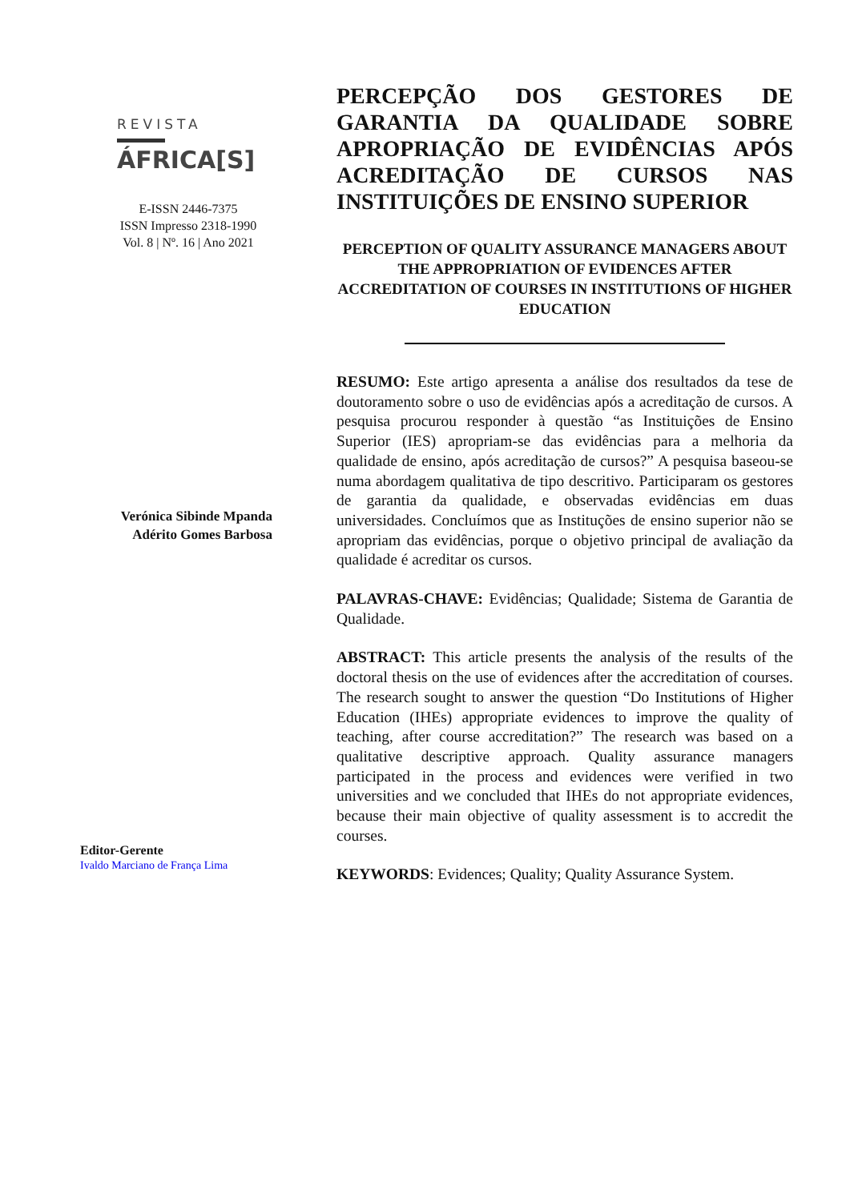REVISTA
ÁFRICA[S]
E-ISSN 2446-7375
ISSN Impresso 2318-1990
Vol. 8 | Nº. 16 | Ano 2021
Verónica Sibinde Mpanda
Adérito Gomes Barbosa
Editor-Gerente
Ivaldo Marciano de França Lima
PERCEPÇÃO DOS GESTORES DE GARANTIA DA QUALIDADE SOBRE APROPRIAÇÃO DE EVIDÊNCIAS APÓS ACREDITAÇÃO DE CURSOS NAS INSTITUIÇÕES DE ENSINO SUPERIOR
PERCEPTION OF QUALITY ASSURANCE MANAGERS ABOUT THE APPROPRIATION OF EVIDENCES AFTER ACCREDITATION OF COURSES IN INSTITUTIONS OF HIGHER EDUCATION
RESUMO: Este artigo apresenta a análise dos resultados da tese de doutoramento sobre o uso de evidências após a acreditação de cursos. A pesquisa procurou responder à questão “as Instituições de Ensino Superior (IES) apropriam-se das evidências para a melhoria da qualidade de ensino, após acreditação de cursos?” A pesquisa baseou-se numa abordagem qualitativa de tipo descritivo. Participaram os gestores de garantia da qualidade, e observadas evidências em duas universidades. Concluímos que as Instituções de ensino superior não se apropriam das evidências, porque o objetivo principal de avaliação da qualidade é acreditar os cursos.
PALAVRAS-CHAVE: Evidências; Qualidade; Sistema de Garantia de Qualidade.
ABSTRACT: This article presents the analysis of the results of the doctoral thesis on the use of evidences after the accreditation of courses. The research sought to answer the question “Do Institutions of Higher Education (IHEs) appropriate evidences to improve the quality of teaching, after course accreditation?” The research was based on a qualitative descriptive approach. Quality assurance managers participated in the process and evidences were verified in two universities and we concluded that IHEs do not appropriate evidences, because their main objective of quality assessment is to accredit the courses.
KEYWORDS: Evidences; Quality; Quality Assurance System.